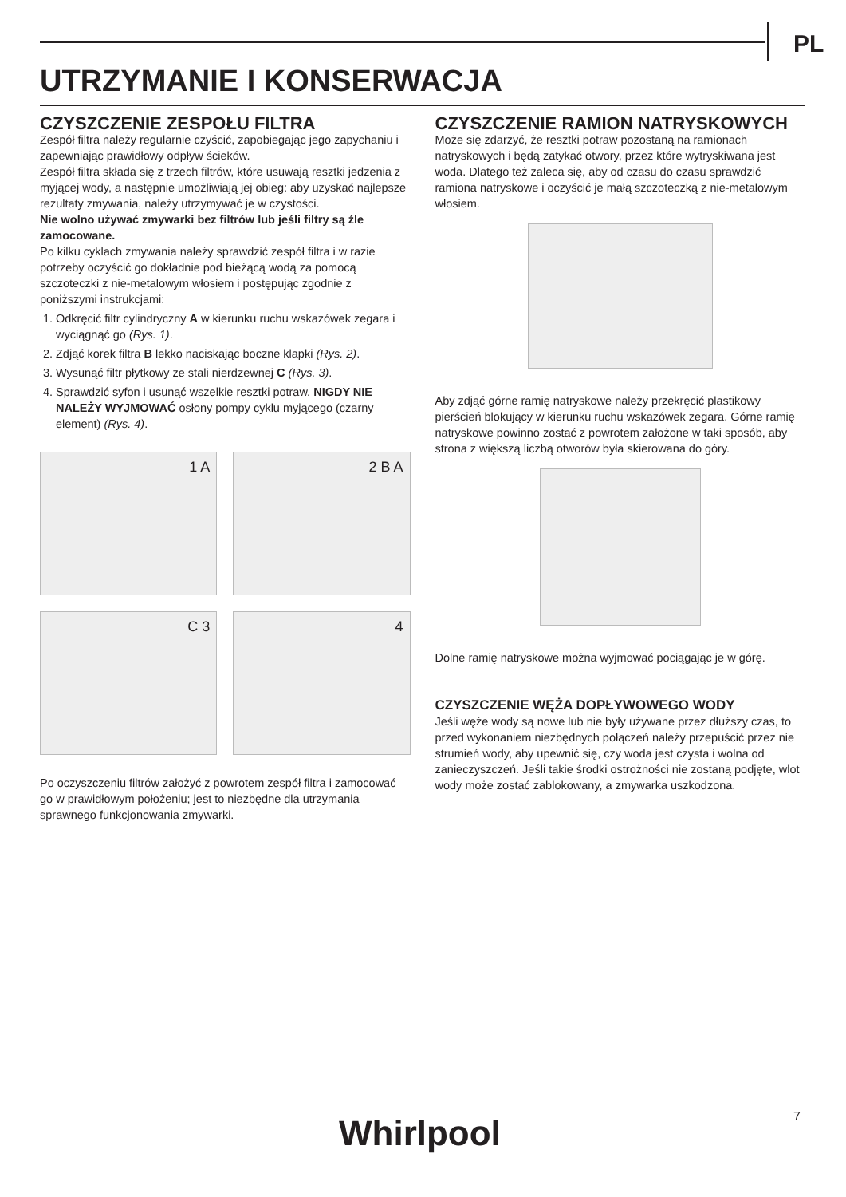PL
UTRZYMANIE I KONSERWACJA
CZYSZCZENIE ZESPOŁU FILTRA
Zespół filtra należy regularnie czyścić, zapobiegając jego zapychaniu i zapewniając prawidłowy odpływ ścieków.
Zespół filtra składa się z trzech filtrów, które usuwają resztki jedzenia z myjącej wody, a następnie umożliwiają jej obieg: aby uzyskać najlepsze rezultaty zmywania, należy utrzymywać je w czystości.
Nie wolno używać zmywarki bez filtrów lub jeśli filtry są źle zamocowane.
Po kilku cyklach zmywania należy sprawdzić zespół filtra i w razie potrzeby oczyścić go dokładnie pod bieżącą wodą za pomocą szczoteczki z nie-metalowym włosiem i postępując zgodnie z poniższymi instrukcjami:
1. Odkręcić filtr cylindryczny A w kierunku ruchu wskazówek zegara i wyciągnąć go (Rys. 1).
2. Zdjąć korek filtra B lekko naciskając boczne klapki (Rys. 2).
3. Wysunąć filtr płytkowy ze stali nierdzewnej C (Rys. 3).
4. Sprawdzić syfon i usunąć wszelkie resztki potraw. NIGDY NIE NALEŻY WYJMOWAĆ osłony pompy cyklu myjącego (czarny element) (Rys. 4).
1 A
2 B A
C 3
4
Po oczyszczeniu filtrów założyć z powrotem zespół filtra i zamocować go w prawidłowym położeniu; jest to niezbędne dla utrzymania sprawnego funkcjonowania zmywarki.
CZYSZCZENIE RAMION NATRYSKOWYCH
Może się zdarzyć, że resztki potraw pozostaną na ramionach natryskowych i będą zatykać otwory, przez które wytryskiwana jest woda. Dlatego też zaleca się, aby od czasu do czasu sprawdzić ramiona natryskowe i oczyścić je małą szczoteczką z nie-metalowym włosiem.
Aby zdjąć górne ramię natryskowe należy przekręcić plastikowy pierścień blokujący w kierunku ruchu wskazówek zegara. Górne ramię natryskowe powinno zostać z powrotem założone w taki sposób, aby strona z większą liczbą otworów była skierowana do góry.
Dolne ramię natryskowe można wyjmować pociągając je w górę.
CZYSZCZENIE WĘŻA DOPŁYWOWEGO WODY
Jeśli węże wody są nowe lub nie były używane przez dłuższy czas, to przed wykonaniem niezbędnych połączeń należy przepuścić przez nie strumień wody, aby upewnić się, czy woda jest czysta i wolna od zanieczyszczeń. Jeśli takie środki ostrożności nie zostaną podjęte, wlot wody może zostać zablokowany, a zmywarka uszkodzona.
Whirlpool 7